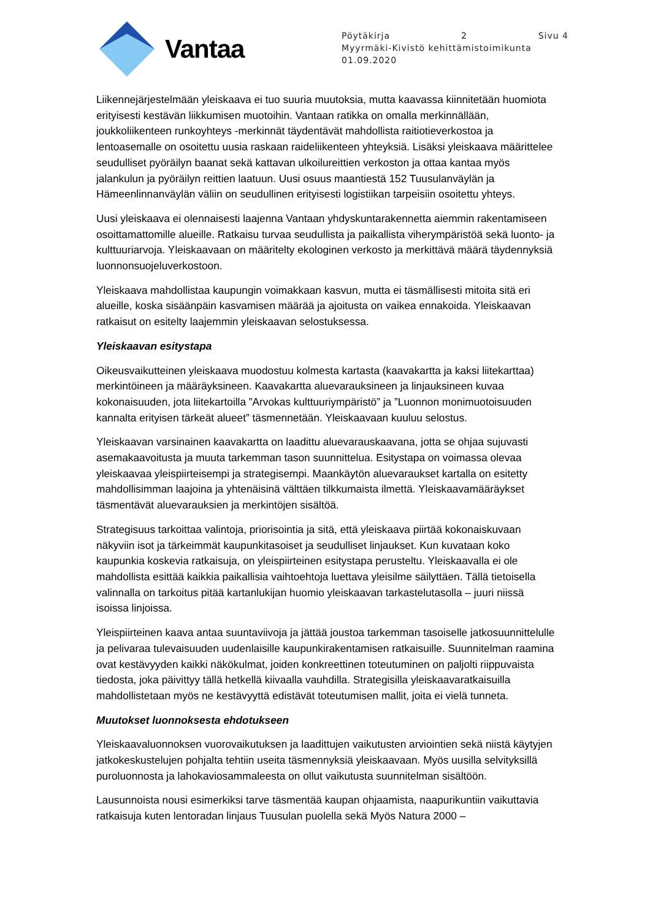Vantaa
Pöytäkirja 2 Sivu 4
Myyrmäki-Kivistö kehittämistoimikunta
01.09.2020
Liikennejärjestelmään yleiskaava ei tuo suuria muutoksia, mutta kaavassa kiinnitetään huomiota erityisesti kestävän liikkumisen muotoihin. Vantaan ratikka on omalla merkinnällään, joukkoliikenteen runkoyhteys -merkinnät täydentävät mahdollista raitiotieverkostoa ja lentoasemalle on osoitettu uusia raskaan raideliikenteen yhteyksiä. Lisäksi yleiskaava määrittelee seudulliset pyöräilyn baanat sekä kattavan ulkoilureittien verkoston ja ottaa kantaa myös jalankulun ja pyöräilyn reittien laatuun. Uusi osuus maantiestä 152 Tuusulanväylän ja Hämeenlinnanväylän väliin on seudullinen erityisesti logistiikan tarpeisiin osoitettu yhteys.
Uusi yleiskaava ei olennaisesti laajenna Vantaan yhdyskuntarakennetta aiemmin rakentamiseen osoittamattomille alueille. Ratkaisu turvaa seudullista ja paikallista viherympäristöä sekä luonto- ja kulttuuriarvoja. Yleiskaavaan on määritelty ekologinen verkosto ja merkittävä määrä täydennyksiä luonnonsuojeluverkostoon.
Yleiskaava mahdollistaa kaupungin voimakkaan kasvun, mutta ei täsmällisesti mitoita sitä eri alueille, koska sisäänpäin kasvamisen määrää ja ajoitusta on vaikea ennakoida. Yleiskaavan ratkaisut on esitelty laajemmin yleiskaavan selostuksessa.
Yleiskaavan esitystapa
Oikeusvaikutteinen yleiskaava muodostuu kolmesta kartasta (kaavakartta ja kaksi liitekarttaa) merkintöineen ja määräyksineen. Kaavakartta aluevarauksineen ja linjauksineen kuvaa kokonaisuuden, jota liitekartoilla ”Arvokas kulttuuriympäristö” ja ”Luonnon monimuotoisuuden kannalta erityisen tärkeät alueet” täsmennetään. Yleiskaavaan kuuluu selostus.
Yleiskaavan varsinainen kaavakartta on laadittu aluevarauskaavana, jotta se ohjaa sujuvasti asemakaavoitusta ja muuta tarkemman tason suunnittelua. Esitystapa on voimassa olevaa yleiskaavaa yleispiirteisempi ja strategisempi. Maankäytön aluevaraukset kartalla on esitetty mahdollisimman laajoina ja yhtenäisinä välttäen tilkkumaista ilmettä. Yleiskaavamääräykset täsmentävät aluevarauksien ja merkintöjen sisältöä.
Strategisuus tarkoittaa valintoja, priorisointia ja sitä, että yleiskaava piirtää kokonaiskuvaan näkyviin isot ja tärkeimmät kaupunkitasoiset ja seudulliset linjaukset. Kun kuvataan koko kaupunkia koskevia ratkaisuja, on yleispiirteinen esitystapa perusteltu. Yleiskaavalla ei ole mahdollista esittää kaikkia paikallisia vaihtoehtoja luettava yleisilme säilyttäen. Tällä tietoisella valinnalla on tarkoitus pitää kartanlukijan huomio yleiskaavan tarkastelutasolla – juuri niissä isoissa linjoissa.
Yleispiirteinen kaava antaa suuntaviivoja ja jättää joustoa tarkemman tasoiselle jatkosuunnittelulle ja pelivaraa tulevaisuuden uudenlaisille kaupunkirakentamisen ratkaisuille. Suunnitelman raamina ovat kestävyyden kaikki näkökulmat, joiden konkreettinen toteutuminen on paljolti riippuvaista tiedosta, joka päivittyy tällä hetkellä kiivaalla vauhdilla. Strategisilla yleiskaavaratkaisuilla mahdollistetaan myös ne kestävyyttä edistävät toteutumisen mallit, joita ei vielä tunneta.
Muutokset luonnoksesta ehdotukseen
Yleiskaavaluonnoksen vuorovaikutuksen ja laadittujen vaikutusten arviointien sekä niistä käytyjen jatkokeskustelujen pohjalta tehtiin useita täsmennyksiä yleiskaavaan. Myös uusilla selvityksillä puroluonnosta ja lahokaviosammaleesta on ollut vaikutusta suunnitelman sisältöön.
Lausunnoista nousi esimerkiksi tarve täsmentää kaupan ohjaamista, naapurikuntiin vaikuttavia ratkaisuja kuten lentoradan linjaus Tuusulan puolella sekä Myös Natura 2000 –